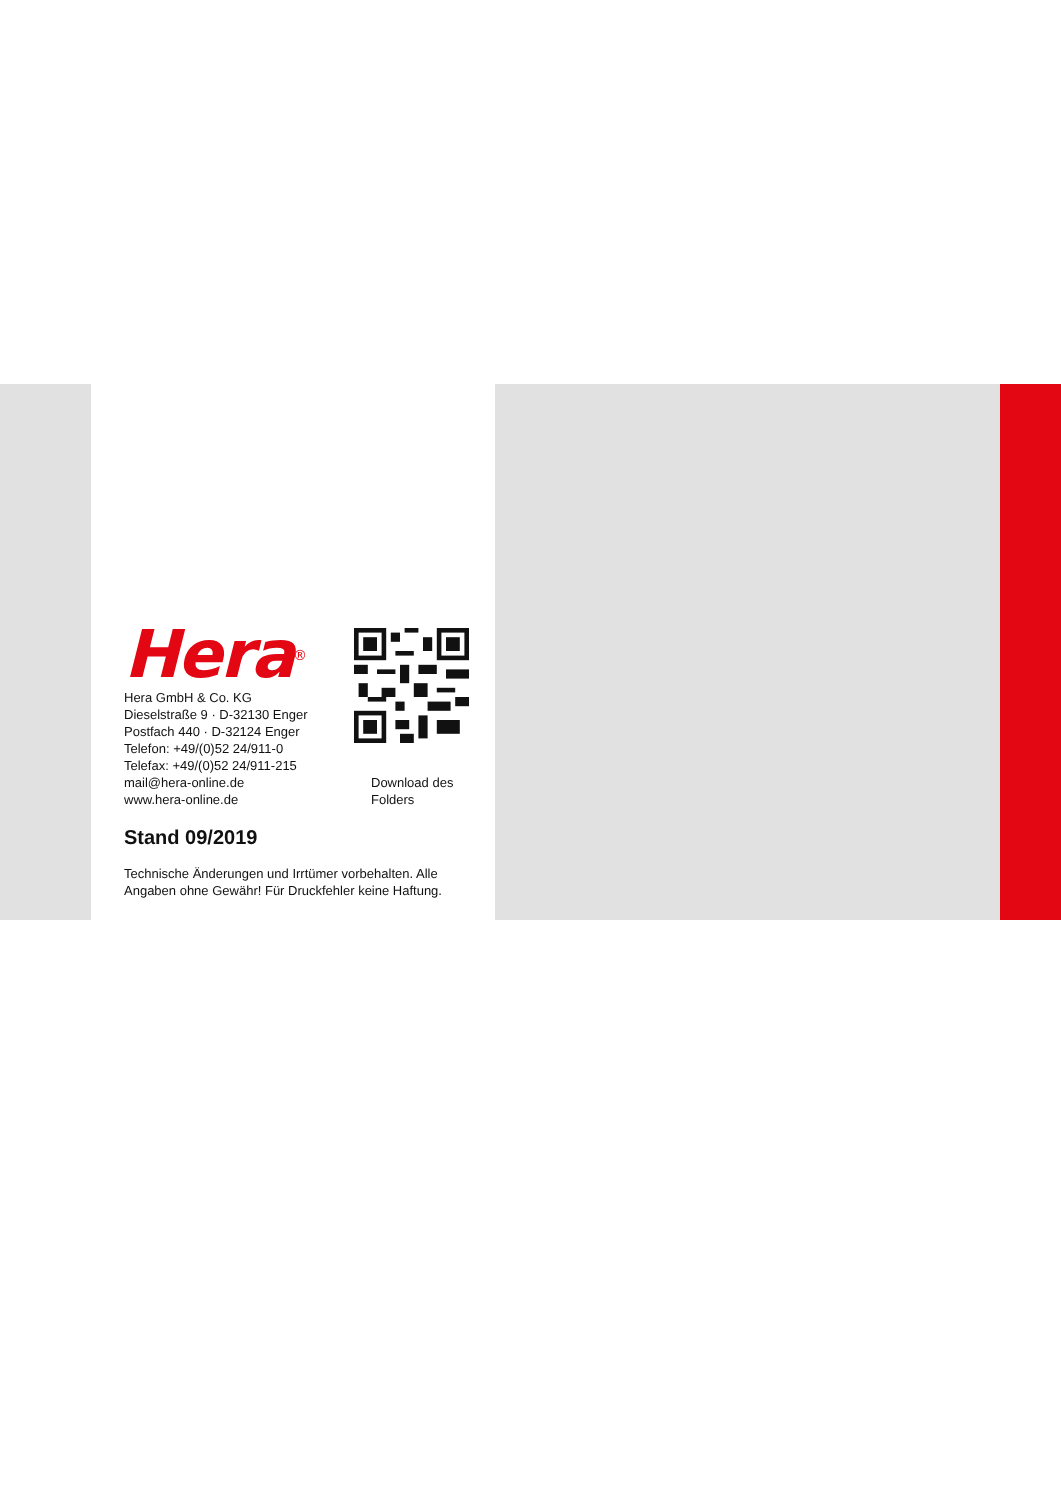Hera<sup>®</sup>
Hera GmbH & Co. KG
Dieselstraße 9 · D-32130 Enger
Postfach 440 · D-32124 Enger
Telefon: +49/(0)52 24/911-0
Telefax: +49/(0)52 24/911-215
mail@hera-online.de
www.hera-online.de
Download des
Folders
Stand 09/2019
Technische Änderungen und Irrtümer vorbehalten. Alle
Angaben ohne Gewähr! Für Druckfehler keine Haftung.